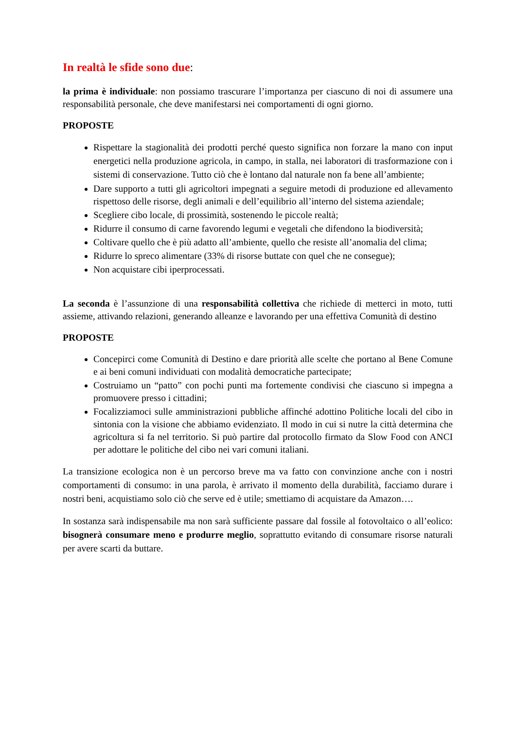In realtà le sfide sono due:
la prima è individuale: non possiamo trascurare l’importanza per ciascuno di noi di assumere una responsabilità personale, che deve manifestarsi nei comportamenti di ogni giorno.
PROPOSTE
Rispettare la stagionalità dei prodotti perché questo significa non forzare la mano con input energetici nella produzione agricola, in campo, in stalla, nei laboratori di trasformazione con i sistemi di conservazione. Tutto ciò che è lontano dal naturale non fa bene all’ambiente;
Dare supporto a tutti gli agricoltori impegnati a seguire metodi di produzione ed allevamento rispettoso delle risorse, degli animali e dell’equilibrio all’interno del sistema aziendale;
Scegliere cibo locale, di prossimità, sostenendo le piccole realtà;
Ridurre il consumo di carne favorendo legumi e vegetali che difendono la biodiversità;
Coltivare quello che è più adatto all’ambiente, quello che resiste all’anomalia del clima;
Ridurre lo spreco alimentare (33% di risorse buttate con quel che ne consegue);
Non acquistare cibi iperprocessati.
La seconda è l’assunzione di una responsabilità collettiva che richiede di metterci in moto, tutti assieme, attivando relazioni, generando alleanze e lavorando per una effettiva Comunità di destino
PROPOSTE
Concepirci come Comunità di Destino e dare priorità alle scelte che portano al Bene Comune e ai beni comuni individuati con modalità democratiche partecipate;
Costruiamo un “patto” con pochi punti ma fortemente condivisi che ciascuno si impegna a promuovere presso i cittadini;
Focalizziamoci sulle amministrazioni pubbliche affinché adottino Politiche locali del cibo in sintonia con la visione che abbiamo evidenziato. Il modo in cui si nutre la città determina che agricoltura si fa nel territorio. Si può partire dal protocollo firmato da Slow Food con ANCI per adottare le politiche del cibo nei vari comuni italiani.
La transizione ecologica non è un percorso breve ma va fatto con convinzione anche con i nostri comportamenti di consumo: in una parola, è arrivato il momento della durabilità, facciamo durare i nostri beni, acquistiamo solo ciò che serve ed è utile; smettiamo di acquistare da Amazon….
In sostanza sarà indispensabile ma non sarà sufficiente passare dal fossile al fotovoltaico o all’eolico: bisognerà consumare meno e produrre meglio, soprattutto evitando di consumare risorse naturali per avere scarti da buttare.